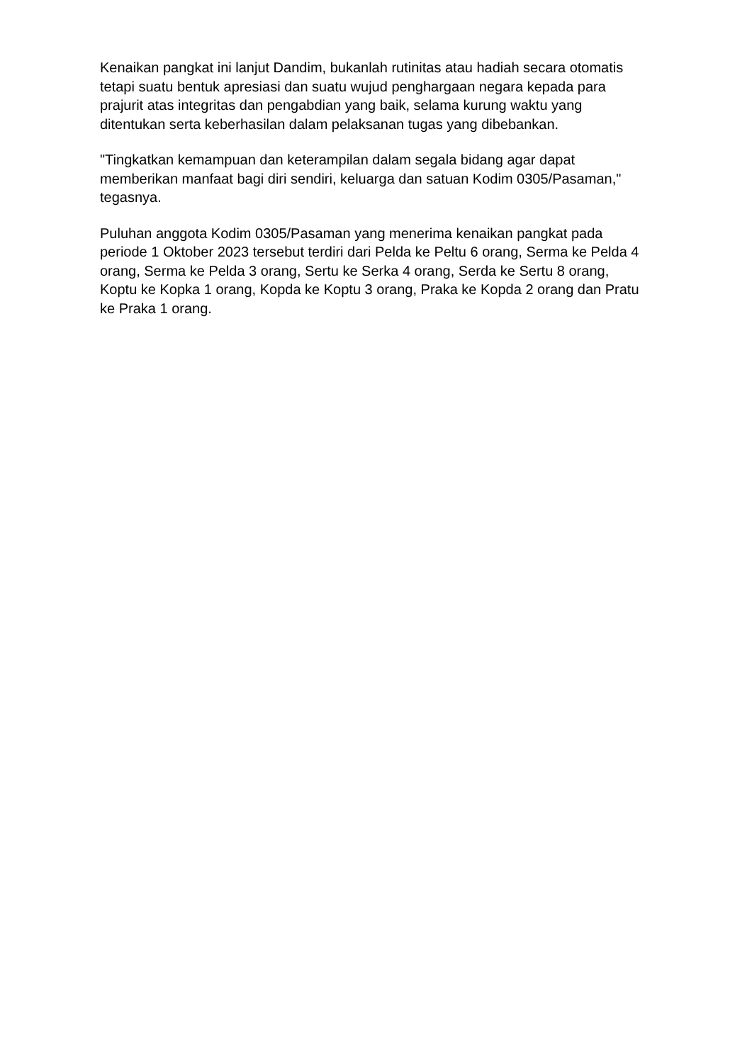Kenaikan pangkat ini lanjut Dandim, bukanlah rutinitas atau hadiah secara otomatis tetapi suatu bentuk apresiasi dan suatu wujud penghargaan negara kepada para prajurit atas integritas dan pengabdian yang baik, selama kurung waktu yang ditentukan serta keberhasilan dalam pelaksanan tugas yang dibebankan.
"Tingkatkan kemampuan dan keterampilan dalam segala bidang agar dapat memberikan manfaat bagi diri sendiri, keluarga dan satuan Kodim 0305/Pasaman," tegasnya.
Puluhan anggota Kodim 0305/Pasaman yang menerima kenaikan pangkat pada periode 1 Oktober 2023 tersebut terdiri dari Pelda ke Peltu 6 orang, Serma ke Pelda 4 orang, Serma ke Pelda 3 orang, Sertu ke Serka 4 orang, Serda ke Sertu 8 orang, Koptu ke Kopka 1 orang, Kopda ke Koptu 3 orang, Praka ke Kopda 2 orang dan Pratu ke Praka 1 orang.